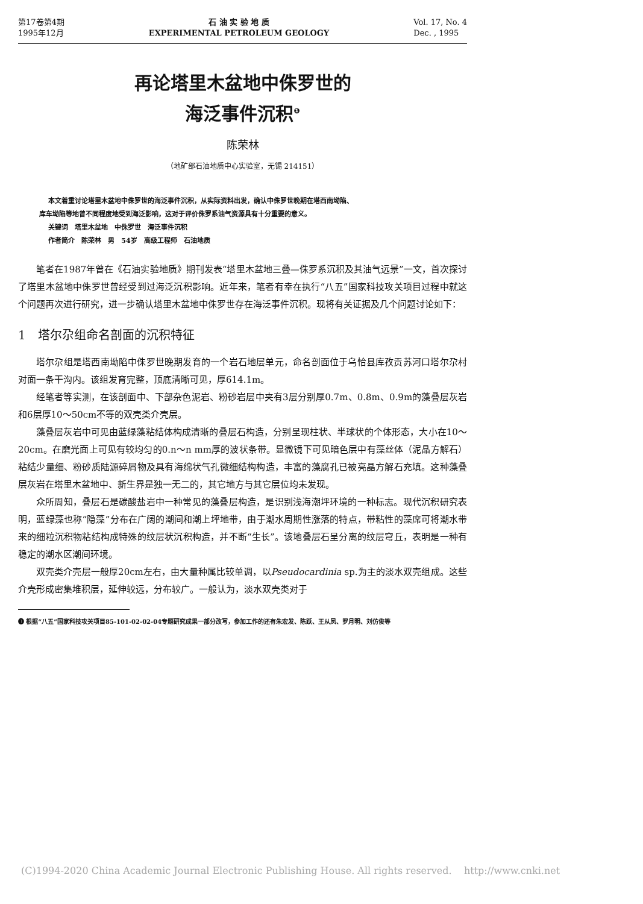第17卷第4期
1995年12月
石 油 实 验 地 质
EXPERIMENTAL PETROLEUM GEOLOGY
Vol. 17, No. 4
Dec. , 1995
再论塔里木盆地中侏罗世的
海泛事件沉积<sup>❶</sup>
陈荣林
（地矿部石油地质中心实验室，无锡 214151）
本文着重讨论塔里木盆地中侏罗世的海泛事件沉积，从实际资料出发，确认中侏罗世晚期在塔西南坳陷、
库车坳陷等地曾不同程度地受到海泛影响，这对于评价侏罗系油气资源具有十分重要的意义。
关键词　塔里木盆地　中侏罗世　海泛事件沉积
作者简介　陈荣林　男　54岁　高级工程师　石油地质
笔者在1987年曾在《石油实验地质》期刊发表“塔里木盆地三叠—侏罗系沉积及其油气远景”一文，首次探讨了塔里木盆地中侏罗世曾经受到过海泛沉积影响。近年来，笔者有幸在执行“八五”国家科技攻关项目过程中就这个问题再次进行研究，进一步确认塔里木盆地中侏罗世存在海泛事件沉积。现将有关证据及几个问题讨论如下：
1　塔尔尕组命名剖面的沉积特征
塔尔尕组是塔西南坳陷中侏罗世晚期发育的一个岩石地层单元，命名剖面位于乌恰县库孜贡苏河口塔尔尕村对面一条干沟内。该组发育完整，顶底清晰可见，厚614.1m。
经笔者等实测，在该剖面中、下部杂色泥岩、粉砂岩层中夹有3层分别厚0.7m、0.8m、0.9m的藻叠层灰岩和6层厚10～50cm不等的双壳类介壳层。
藻叠层灰岩中可见由蓝绿藻粘结体构成清晰的叠层石构造，分别呈现柱状、半球状的个体形态，大小在10～20cm。在磨光面上可见有较均匀的0.n～n mm厚的波状条带。显微镜下可见暗色层中有藻丝体（泥晶方解石）粘结少量细、粉砂质陆源碎屑物及具有海绵状气孔微细结构构造，丰富的藻腐孔已被亮晶方解石充填。这种藻叠层灰岩在塔里木盆地中、新生界是独一无二的，其它地方与其它层位均未发现。
众所周知，叠层石是碳酸盐岩中一种常见的藻叠层构造，是识别浅海潮坪环境的一种标志。现代沉积研究表明，蓝绿藻也称“隐藻”分布在广阔的潮间和潮上坪地带，由于潮水周期性涨落的特点，带粘性的藻席可将潮水带来的细粒沉积物粘结构成特殊的纹层状沉积构造，并不断“生长”。该地叠层石呈分离的纹层穹丘，表明是一种有稳定的潮水区潮间环境。
双壳类介壳层一般厚20cm左右，由大量种属比较单调，以Pseudocardinia sp.为主的淡水双壳组成。这些介壳形成密集堆积层，延伸较远，分布较广。一般认为，淡水双壳类对于
❶ 根据“八五”国家科技攻关项目85-101-02-02-04专题研究成果一部分改写，参加工作的还有朱宏发、陈跃、王从凤、罗月明、刘仿俊等
(C)1994-2020 China Academic Journal Electronic Publishing House. All rights reserved. http://www.cnki.net